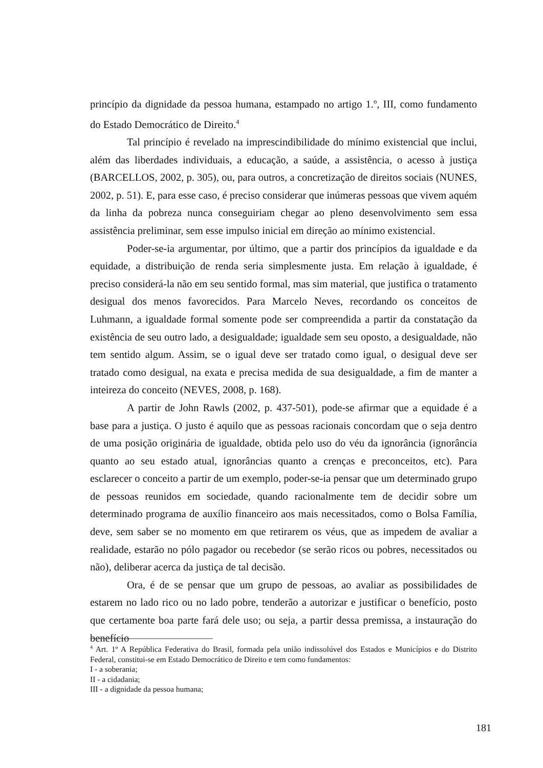princípio da dignidade da pessoa humana, estampado no artigo 1.º, III, como fundamento do Estado Democrático de Direito.<sup>4</sup>
Tal princípio é revelado na imprescindibilidade do mínimo existencial que inclui, além das liberdades individuais, a educação, a saúde, a assistência, o acesso à justiça (BARCELLOS, 2002, p. 305), ou, para outros, a concretização de direitos sociais (NUNES, 2002, p. 51). E, para esse caso, é preciso considerar que inúmeras pessoas que vivem aquém da linha da pobreza nunca conseguiriam chegar ao pleno desenvolvimento sem essa assistência preliminar, sem esse impulso inicial em direção ao mínimo existencial.
Poder-se-ia argumentar, por último, que a partir dos princípios da igualdade e da equidade, a distribuição de renda seria simplesmente justa. Em relação à igualdade, é preciso considerá-la não em seu sentido formal, mas sim material, que justifica o tratamento desigual dos menos favorecidos. Para Marcelo Neves, recordando os conceitos de Luhmann, a igualdade formal somente pode ser compreendida a partir da constatação da existência de seu outro lado, a desigualdade; igualdade sem seu oposto, a desigualdade, não tem sentido algum. Assim, se o igual deve ser tratado como igual, o desigual deve ser tratado como desigual, na exata e precisa medida de sua desigualdade, a fim de manter a inteireza do conceito (NEVES, 2008, p. 168).
A partir de John Rawls (2002, p. 437-501), pode-se afirmar que a equidade é a base para a justiça. O justo é aquilo que as pessoas racionais concordam que o seja dentro de uma posição originária de igualdade, obtida pelo uso do véu da ignorância (ignorância quanto ao seu estado atual, ignorâncias quanto a crenças e preconceitos, etc). Para esclarecer o conceito a partir de um exemplo, poder-se-ia pensar que um determinado grupo de pessoas reunidos em sociedade, quando racionalmente tem de decidir sobre um determinado programa de auxílio financeiro aos mais necessitados, como o Bolsa Família, deve, sem saber se no momento em que retirarem os véus, que as impedem de avaliar a realidade, estarão no pólo pagador ou recebedor (se serão ricos ou pobres, necessitados ou não), deliberar acerca da justiça de tal decisão.
Ora, é de se pensar que um grupo de pessoas, ao avaliar as possibilidades de estarem no lado rico ou no lado pobre, tenderão a autorizar e justificar o benefício, posto que certamente boa parte fará dele uso; ou seja, a partir dessa premissa, a instauração do benefício
<sup>4</sup> Art. 1º A República Federativa do Brasil, formada pela união indissolúvel dos Estados e Municípios e do Distrito Federal, constitui-se em Estado Democrático de Direito e tem como fundamentos:
I - a soberania;
II - a cidadania;
III - a dignidade da pessoa humana;
181